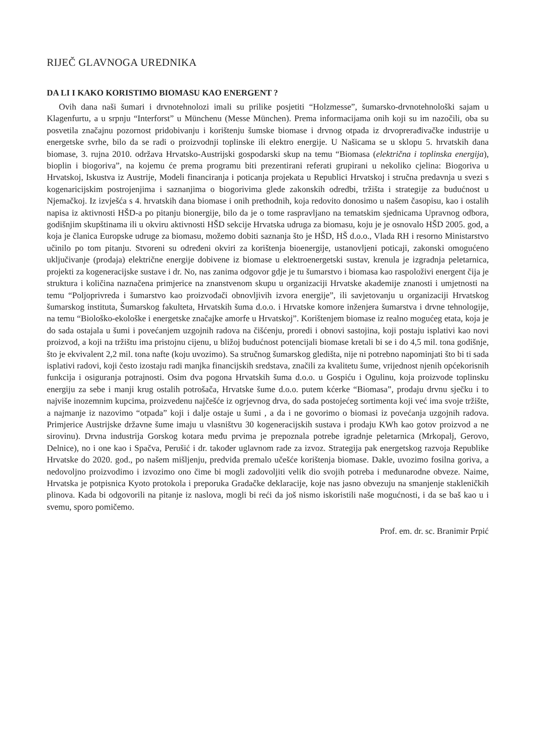RIJEČ GLAVNOGA UREDNIKA
DA LI I KAKO KORISTIMO BIOMASU KAO ENERGENT ?
Ovih dana naši šumari i drvnotehnolozi imali su prilike posjetiti “Holzmesse”, šumarsko-drvnotehnološki sajam u Klagenfurtu, a u srpnju “Interforst” u Münchenu (Messe München). Prema informacijama onih koji su im nazočili, oba su posvetila značajnu pozornost pridobivanju i korištenju šumske biomase i drvnog otpada iz drvoprerađivačke industrije u energetske svrhe, bilo da se radi o proizvodnji toplinske ili elektro energije. U Našicama se u sklopu 5. hrvatskih dana biomase, 3. rujna 2010. održava Hrvatsko-Austrijski gospodarski skup na temu “Biomasa (električna i toplinska energija), bioplin i biogoriva”, na kojemu će prema programu biti prezentirani referati grupirani u nekoliko cjelina: Biogoriva u Hrvatskoj, Iskustva iz Austrije, Modeli financiranja i poticanja projekata u Republici Hrvatskoj i stručna predavnja u svezi s kogenaricijskim postrojenjima i saznanjima o biogorivima glede zakonskih odredbi, tržišta i strategije za budućnost u Njemačkoj. Iz izvješća s 4. hrvatskih dana biomase i onih prethodnih, koja redovito donosimo u našem časopisu, kao i ostalih napisa iz aktivnosti HŠD-a po pitanju bionergije, bilo da je o tome raspravljano na tematskim sjednicama Upravnog odbora, godišnjim skupštinama ili u okviru aktivnosti HŠD sekcije Hrvatska udruga za biomasu, koju je je osnovalo HŠD 2005. god, a koja je članica Europske udruge za biomasu, možemo dobiti saznanja što je HŠD, HŠ d.o.o., Vlada RH i resorno Ministarstvo učinilo po tom pitanju. Stvoreni su određeni okviri za korištenja bioenergije, ustanovljeni poticaji, zakonski omogućeno uključivanje (prodaja) električne energije dobivene iz biomase u elektroenergetski sustav, krenula je izgradnja peletarnica, projekti za kogeneracijske sustave i dr. No, nas zanima odgovor gdje je tu šumarstvo i biomasa kao raspoloživi energent čija je struktura i količina naznačena primjerice na znanstvenom skupu u organizaciji Hrvatske akademije znanosti i umjetnosti na temu “Poljoprivreda i šumarstvo kao proizvođači obnovljivih izvora energije”, ili savjetovanju u organizaciji Hrvatskog šumarskog instituta, Šumarskog fakulteta, Hrvatskih šuma d.o.o. i Hrvatske komore inženjera šumarstva i drvne tehnologije, na temu “Biološko-ekološke i energetske značajke amorfe u Hrvatskoj”. Korištenjem biomase iz realno mogućeg etata, koja je do sada ostajala u šumi i povećanjem uzgojnih radova na čišćenju, proredi i obnovi sastojina, koji postaju isplativi kao novi proizvod, a koji na tržištu ima pristojnu cijenu, u bližoj budućnost potencijali biomase kretali bi se i do 4,5 mil. tona godišnje, što je ekvivalent 2,2 mil. tona nafte (koju uvozimo). Sa stručnog šumarskog gledišta, nije ni potrebno napominjati što bi ti sada isplativi radovi, koji često izostaju radi manjka financijskih sredstava, značili za kvalitetu šume, vrijednost njenih općekorisnih funkcija i osiguranja potrajnosti. Osim dva pogona Hrvatskih šuma d.o.o. u Gospiću i Ogulinu, koja proizvode toplinsku energiju za sebe i manji krug ostalih potrošača, Hrvatske šume d.o.o. putem kćerke “Biomasa”, prodaju drvnu sječku i to najviše inozemnim kupcima, proizvedenu najčešće iz ogrjevnog drva, do sada postojećeg sortimenta koji već ima svoje tržište, a najmanje iz nazovimo “otpada” koji i dalje ostaje u šumi , a da i ne govorimo o biomasi iz povećanja uzgojnih radova. Primjerice Austrijske državne šume imaju u vlasništvu 30 kogeneracijskih sustava i prodaju KWh kao gotov proizvod a ne sirovinu). Drvna industrija Gorskog kotara među prvima je prepoznala potrebe igradnje peletarnica (Mrkopalj, Gerovo, Delnice), no i one kao i Spačva, Perušić i dr. također uglavnom rade za izvoz. Strategija pak energetskog razvoja Republike Hrvatske do 2020. god., po našem mišljenju, predviđa premalo učešće korištenja biomase. Dakle, uvozimo fosilna goriva, a nedovoljno proizvodimo i izvozimo ono čime bi mogli zadovoljiti velik dio svojih potreba i međunarodne obveze. Naime, Hrvatska je potpisnica Kyoto protokola i preporuka Gradačke deklaracije, koje nas jasno obvezuju na smanjenje stakleničkih plinova. Kada bi odgovorili na pitanje iz naslova, mogli bi reći da još nismo iskoristili naše mogućnosti, i da se baš kao u i svemu, sporo pomičemo.
Prof. em. dr. sc. Branimir Prpić